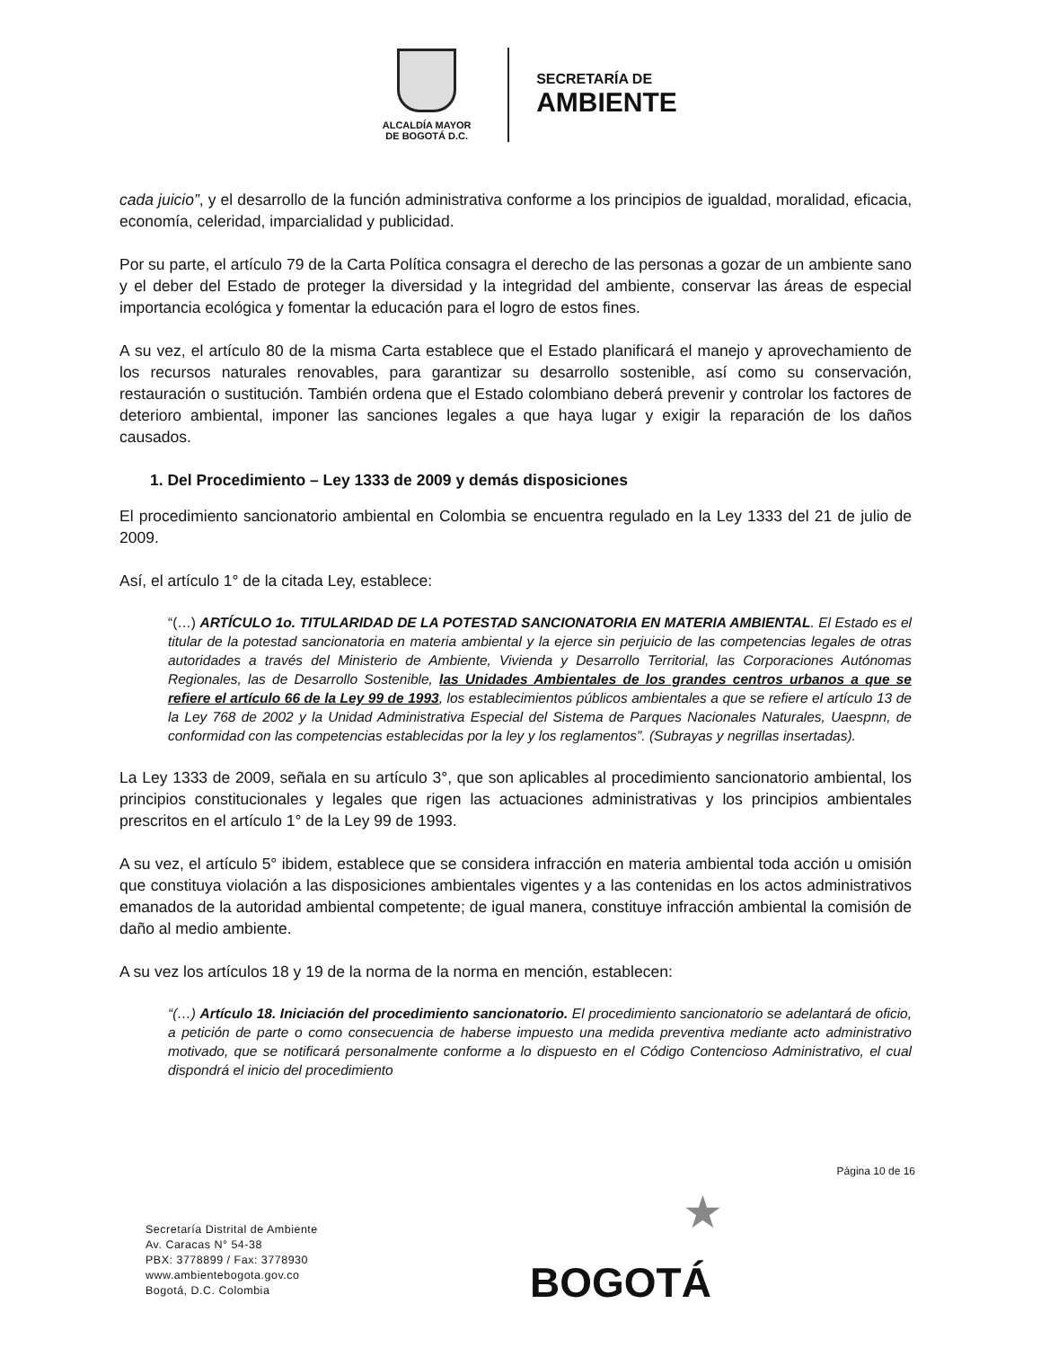ALCALDÍA MAYOR
DE BOGOTÁ D.C.
SECRETARÍA DE
AMBIENTE
cada juicio”, y el desarrollo de la función administrativa conforme a los principios de igualdad, moralidad, eficacia, economía, celeridad, imparcialidad y publicidad.
Por su parte, el artículo 79 de la Carta Política consagra el derecho de las personas a gozar de un ambiente sano y el deber del Estado de proteger la diversidad y la integridad del ambiente, conservar las áreas de especial importancia ecológica y fomentar la educación para el logro de estos fines.
A su vez, el artículo 80 de la misma Carta establece que el Estado planificará el manejo y aprovechamiento de los recursos naturales renovables, para garantizar su desarrollo sostenible, así como su conservación, restauración o sustitución. También ordena que el Estado colombiano deberá prevenir y controlar los factores de deterioro ambiental, imponer las sanciones legales a que haya lugar y exigir la reparación de los daños causados.
1. Del Procedimiento – Ley 1333 de 2009 y demás disposiciones
El procedimiento sancionatorio ambiental en Colombia se encuentra regulado en la Ley 1333 del 21 de julio de 2009.
Así, el artículo 1° de la citada Ley, establece:
“(…) ARTÍCULO 1o. TITULARIDAD DE LA POTESTAD SANCIONATORIA EN MATERIA AMBIENTAL. El Estado es el titular de la potestad sancionatoria en materia ambiental y la ejerce sin perjuicio de las competencias legales de otras autoridades a través del Ministerio de Ambiente, Vivienda y Desarrollo Territorial, las Corporaciones Autónomas Regionales, las de Desarrollo Sostenible, las Unidades Ambientales de los grandes centros urbanos a que se refiere el artículo 66 de la Ley 99 de 1993, los establecimientos públicos ambientales a que se refiere el artículo 13 de la Ley 768 de 2002 y la Unidad Administrativa Especial del Sistema de Parques Nacionales Naturales, Uaespnn, de conformidad con las competencias establecidas por la ley y los reglamentos”. (Subrayas y negrillas insertadas).
La Ley 1333 de 2009, señala en su artículo 3°, que son aplicables al procedimiento sancionatorio ambiental, los principios constitucionales y legales que rigen las actuaciones administrativas y los principios ambientales prescritos en el artículo 1° de la Ley 99 de 1993.
A su vez, el artículo 5° ibidem, establece que se considera infracción en materia ambiental toda acción u omisión que constituya violación a las disposiciones ambientales vigentes y a las contenidas en los actos administrativos emanados de la autoridad ambiental competente; de igual manera, constituye infracción ambiental la comisión de daño al medio ambiente.
A su vez los artículos 18 y 19 de la norma de la norma en mención, establecen:
“(…) Artículo 18. Iniciación del procedimiento sancionatorio. El procedimiento sancionatorio se adelantará de oficio, a petición de parte o como consecuencia de haberse impuesto una medida preventiva mediante acto administrativo motivado, que se notificará personalmente conforme a lo dispuesto en el Código Contencioso Administrativo, el cual dispondrá el inicio del procedimiento
Página 10 de 16
Secretaría Distrital de Ambiente
Av. Caracas N° 54-38
PBX: 3778899 / Fax: 3778930
www.ambientebogota.gov.co
Bogotá, D.C. Colombia
★
BOGOTÁ